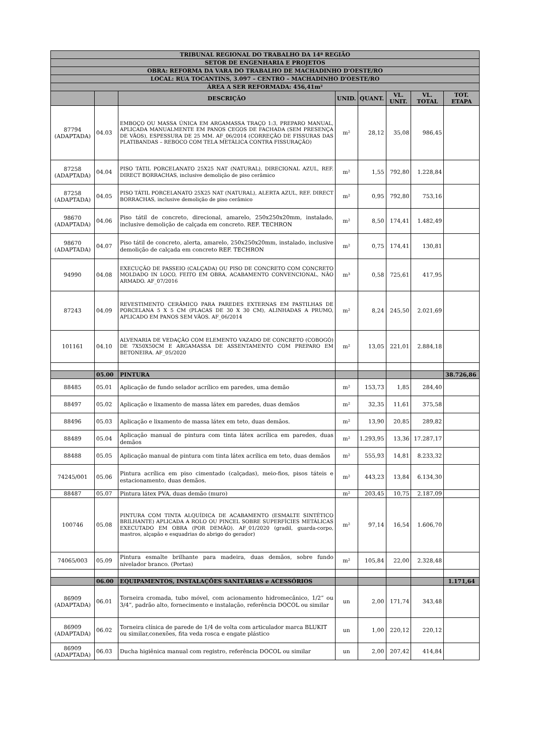| TRIBUNAL REGIONAL DO TRABALHO DA 14ª REGIÃO | | | | | | | |
| --- | --- | --- | --- | --- | --- | --- | --- |
| SETOR DE ENGENHARIA E PROJETOS | | | | | | | |
| OBRA: REFORMA DA VARA DO TRABALHO DE MACHADINHO D'OESTE/RO | | | | | | | |
| LOCAL: RUA TOCANTINS, 3.097 – CENTRO – MACHADINHO D'OESTE/RO | | | | | | | |
| ÁREA A SER REFORMADA: 456,41m² | | | | | | | |
| | | DESCRIÇÃO | UNID. | QUANT. | VL. UNIT. | VL. TOTAL | TOT. ETAPA |
| 87794 (ADAPTADA) | 04.03 | EMBOÇO OU MASSA ÚNICA EM ARGAMASSA TRAÇO 1:3, PREPARO MANUAL, APLICADA MANUALMENTE EM PANOS CEGOS DE FACHADA (SEM PRESENÇA DE VÃOS), ESPESSURA DE 25 MM. AF_06/2014 (CORREÇÃO DE FISSURAS DAS PLATIBANDAS – REBOCO COM TELA METÁLICA CONTRA FISSURAÇÃO) | m² | 28,12 | 35,08 | 986,45 | |
| 87258 (ADAPTADA) | 04.04 | PISO TÁTIL PORCELANATO 25X25 NAT (NATURAL), DIRECIONAL AZUL, REF. DIRECT BORRACHAS, inclusive demolição de piso cerâmico | m² | 1,55 | 792,80 | 1.228,84 | |
| 87258 (ADAPTADA) | 04.05 | PISO TÁTIL PORCELANATO 25X25 NAT (NATURAL), ALERTA AZUL, REF. DIRECT BORRACHAS, inclusive demolição de piso cerâmico | m² | 0,95 | 792,80 | 753,16 | |
| 98670 (ADAPTADA) | 04.06 | Piso tátil de concreto, direcional, amarelo, 250x250x20mm, instalado, inclusive demolição de calçada em concreto. REF. TECHRON | m² | 8,50 | 174,41 | 1.482,49 | |
| 98670 (ADAPTADA) | 04.07 | Piso tátil de concreto, alerta, amarelo, 250x250x20mm, instalado, inclusive demolição de calçada em concreto REF. TECHRON | m² | 0,75 | 174,41 | 130,81 | |
| 94990 | 04.08 | EXECUÇÃO DE PASSEIO (CALÇADA) OU PISO DE CONCRETO COM CONCRETO MOLDADO IN LOCO, FEITO EM OBRA, ACABAMENTO CONVENCIONAL, NÃO ARMADO. AF_07/2016 | m³ | 0,58 | 725,61 | 417,95 | |
| 87243 | 04.09 | REVESTIMENTO CERÂMICO PARA PAREDES EXTERNAS EM PASTILHAS DE PORCELANA 5 X 5 CM (PLACAS DE 30 X 30 CM), ALINHADAS A PRUMO, APLICADO EM PANOS SEM VÃOS. AF_06/2014 | m² | 8,24 | 245,50 | 2.021,69 | |
| 101161 | 04.10 | ALVENARIA DE VEDAÇÃO COM ELEMENTO VAZADO DE CONCRETO (COBOGÓ) DE 7X50X50CM E ARGAMASSA DE ASSENTAMENTO COM PREPARO EM BETONEIRA. AF_05/2020 | m² | 13,05 | 221,01 | 2.884,18 | |
| | 05.00 | PINTURA | | | | | 38.726,86 |
| 88485 | 05.01 | Aplicação de fundo selador acrílico em paredes, uma demão | m² | 153,73 | 1,85 | 284,40 | |
| 88497 | 05.02 | Aplicação e lixamento de massa látex em paredes, duas demãos | m² | 32,35 | 11,61 | 375,58 | |
| 88496 | 05.03 | Aplicação e lixamento de massa látex em teto, duas demãos. | m² | 13,90 | 20,85 | 289,82 | |
| 88489 | 05.04 | Aplicação manual de pintura com tinta látex acrílica em paredes, duas demãos | m² | 1.293,95 | 13,36 | 17.287,17 | |
| 88488 | 05.05 | Aplicação manual de pintura com tinta látex acrílica em teto, duas demãos | m² | 555,93 | 14,81 | 8.233,32 | |
| 74245/001 | 05.06 | Pintura acrílica em piso cimentado (calçadas), meio-fios, pisos táteis e estacionamento, duas demãos. | m² | 443,23 | 13,84 | 6.134,30 | |
| 88487 | 05.07 | Pintura látex PVA, duas demão (muro) | m² | 203,45 | 10,75 | 2.187,09 | |
| 100746 | 05.08 | PINTURA COM TINTA ALQUÍDICA DE ACABAMENTO (ESMALTE SINTÉTICO BRILHANTE) APLICADA A ROLO OU PINCEL SOBRE SUPERFÍCIES METÁLICAS EXECUTADO EM OBRA (POR DEMÃO). AF_01/2020 (gradil, guarda-corpo, mastros, alçapão e esquadrias do abrigo do gerador) | m² | 97,14 | 16,54 | 1.606,70 | |
| 74065/003 | 05.09 | Pintura esmalte brilhante para madeira, duas demãos, sobre fundo nivelador branco. (Portas) | m² | 105,84 | 22,00 | 2.328,48 | |
| | 06.00 | EQUIPAMENTOS, INSTALAÇÕES SANITÁRIAS e ACESSÓRIOS | | | | | 1.171,64 |
| 86909 (ADAPTADA) | 06.01 | Torneira cromada, tubo móvel, com acionamento hidromecânico, 1/2” ou 3/4”, padrão alto, fornecimento e instalação, referência DOCOL ou similar | un | 2,00 | 171,74 | 343,48 | |
| 86909 (ADAPTADA) | 06.02 | Torneira clínica de parede de 1/4 de volta com articulador marca BLUKIT ou similar,conexões, fita veda rosca e engate plástico | un | 1,00 | 220,12 | 220,12 | |
| 86909 (ADAPTADA) | 06.03 | Ducha higiênica manual com registro, referência DOCOL ou similar | un | 2,00 | 207,42 | 414,84 | |